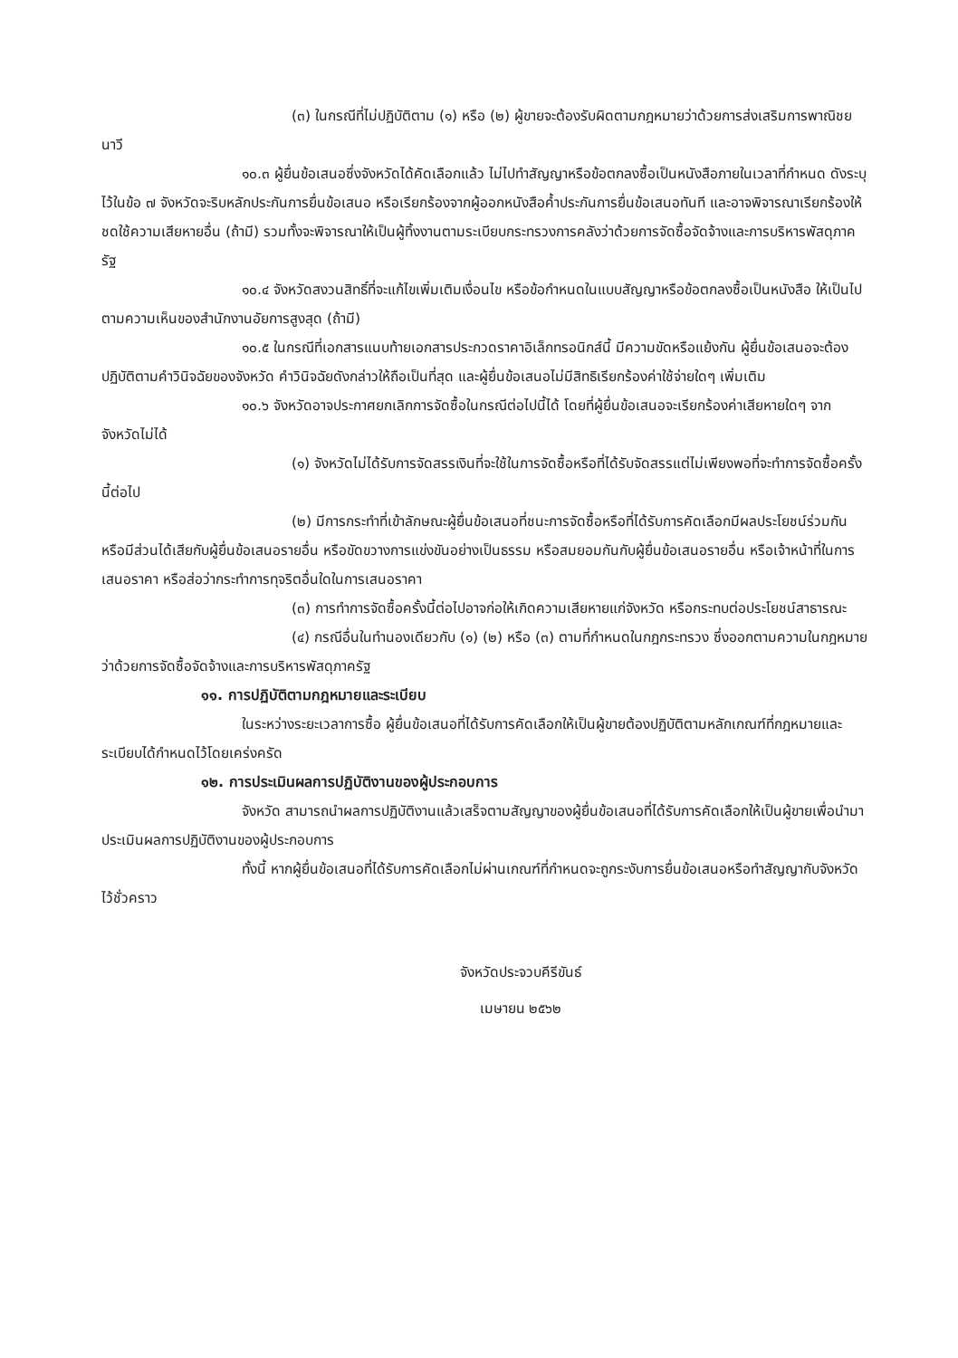(๓) ในกรณีที่ไม่ปฏิบัติตาม (๑) หรือ (๒) ผู้ขายจะต้องรับผิดตามกฎหมายว่าด้วยการส่งเสริมการพาณิชยนาวี
๑๐.๓ ผู้ยื่นข้อเสนอซึ่งจังหวัดได้คัดเลือกแล้ว ไม่ไปทำสัญญาหรือข้อตกลงซื้อเป็นหนังสือภายในเวลาที่กำหนด ดังระบุไว้ในข้อ ๗ จังหวัดจะริบหลักประกันการยื่นข้อเสนอ หรือเรียกร้องจากผู้ออกหนังสือค้ำประกันการยื่นข้อเสนอทันที และอาจพิจารณาเรียกร้องให้ชดใช้ความเสียหายอื่น (ถ้ามี) รวมทั้งจะพิจารณาให้เป็นผู้ทิ้งงานตามระเบียบกระทรวงการคลังว่าด้วยการจัดซื้อจัดจ้างและการบริหารพัสดุภาครัฐ
๑๐.๔ จังหวัดสงวนสิทธิ์ที่จะแก้ไขเพิ่มเติมเงื่อนไข หรือข้อกำหนดในแบบสัญญาหรือข้อตกลงซื้อเป็นหนังสือ ให้เป็นไปตามความเห็นของสำนักงานอัยการสูงสุด (ถ้ามี)
๑๐.๕ ในกรณีที่เอกสารแนบท้ายเอกสารประกวดราคาอิเล็กทรอนิกส์นี้ มีความขัดหรือแย้งกัน ผู้ยื่นข้อเสนอจะต้องปฏิบัติตามคำวินิจฉัยของจังหวัด คำวินิจฉัยดังกล่าวให้ถือเป็นที่สุด และผู้ยื่นข้อเสนอไม่มีสิทธิเรียกร้องค่าใช้จ่ายใดๆ เพิ่มเติม
๑๐.๖ จังหวัดอาจประกาศยกเลิกการจัดซื้อในกรณีต่อไปนี้ได้ โดยที่ผู้ยื่นข้อเสนอจะเรียกร้องค่าเสียหายใดๆ จากจังหวัดไม่ได้
(๑) จังหวัดไม่ได้รับการจัดสรรเงินที่จะใช้ในการจัดซื้อหรือที่ได้รับจัดสรรแต่ไม่เพียงพอที่จะทำการจัดซื้อครั้งนี้ต่อไป
(๒) มีการกระทำที่เข้าลักษณะผู้ยื่นข้อเสนอที่ชนะการจัดซื้อหรือที่ได้รับการคัดเลือกมีผลประโยชน์ร่วมกัน หรือมีส่วนได้เสียกับผู้ยื่นข้อเสนอรายอื่น หรือขัดขวางการแข่งขันอย่างเป็นธรรม หรือสมยอมกันกับผู้ยื่นข้อเสนอรายอื่น หรือเจ้าหน้าที่ในการเสนอราคา หรือส่อว่ากระทำการทุจริตอื่นใดในการเสนอราคา
(๓) การทำการจัดซื้อครั้งนี้ต่อไปอาจก่อให้เกิดความเสียหายแก่จังหวัด หรือกระทบต่อประโยชน์สาธารณะ
(๔) กรณีอื่นในทำนองเดียวกับ (๑) (๒) หรือ (๓) ตามที่กำหนดในกฎกระทรวง ซึ่งออกตามความในกฎหมายว่าด้วยการจัดซื้อจัดจ้างและการบริหารพัสดุภาครัฐ
๑๑. การปฏิบัติตามกฎหมายและระเบียบ
ในระหว่างระยะเวลาการซื้อ ผู้ยื่นข้อเสนอที่ได้รับการคัดเลือกให้เป็นผู้ขายต้องปฏิบัติตามหลักเกณฑ์ที่กฎหมายและระเบียบได้กำหนดไว้โดยเคร่งครัด
๑๒. การประเมินผลการปฏิบัติงานของผู้ประกอบการ
จังหวัด สามารถนำผลการปฏิบัติงานแล้วเสร็จตามสัญญาของผู้ยื่นข้อเสนอที่ได้รับการคัดเลือกให้เป็นผู้ขายเพื่อนำมาประเมินผลการปฏิบัติงานของผู้ประกอบการ
ทั้งนี้ หากผู้ยื่นข้อเสนอที่ได้รับการคัดเลือกไม่ผ่านเกณฑ์ที่กำหนดจะถูกระงับการยื่นข้อเสนอหรือทำสัญญากับจังหวัด ไว้ชั่วคราว
จังหวัดประจวบคีรีขันธ์
เมษายน ๒๕๖๒